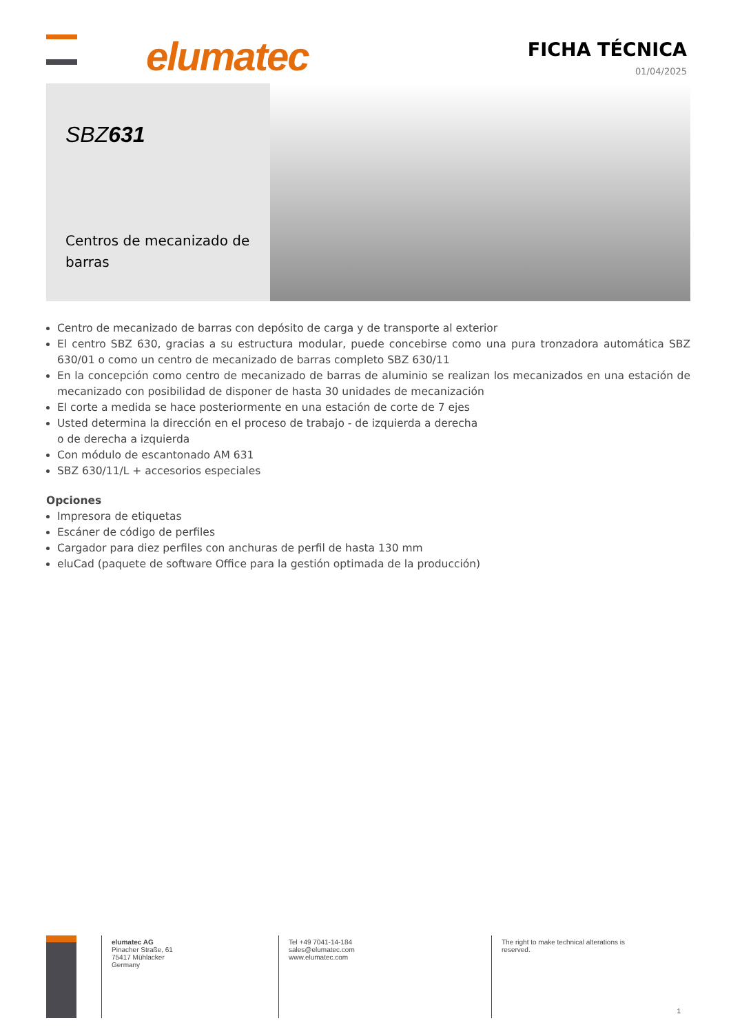elumatec FICHA TÉCNICA
01/04/2025
SBZ631
Centros de mecanizado de barras
Centro de mecanizado de barras con depósito de carga y de transporte al exterior
El centro SBZ 630, gracias a su estructura modular, puede concebirse como una pura tronzadora automática SBZ 630/01 o como un centro de mecanizado de barras completo SBZ 630/11
En la concepción como centro de mecanizado de barras de aluminio se realizan los mecanizados en una estación de mecanizado con posibilidad de disponer de hasta 30 unidades de mecanización
El corte a medida se hace posteriormente en una estación de corte de 7 ejes
Usted determina la dirección en el proceso de trabajo - de izquierda a derecha
o de derecha a izquierda
Con módulo de escantonado AM 631
SBZ 630/11/L + accesorios especiales
Opciones
Impresora de etiquetas
Escáner de código de perfiles
Cargador para diez perfiles con anchuras de perfil de hasta 130 mm
eluCad (paquete de software Office para la gestión optimada de la producción)
elumatec AG
Pinacher Straße, 61
75417 Mühlacker
Germany
Tel +49 7041-14-184
sales@elumatec.com
www.elumatec.com
The right to make technical alterations is
reserved.
1